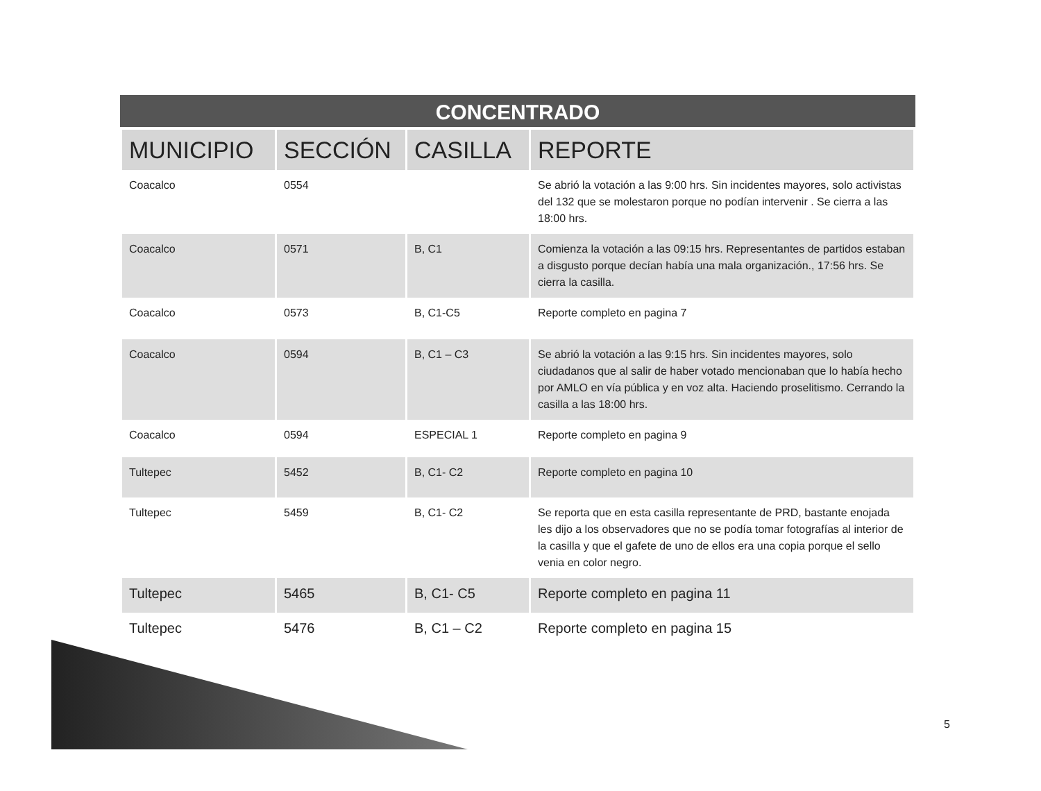CONCENTRADO
| MUNICIPIO | SECCIÓN | CASILLA | REPORTE |
| --- | --- | --- | --- |
| Coacalco | 0554 | | Se abrió la votación a las 9:00 hrs. Sin incidentes mayores, solo activistas del 132 que se molestaron porque no podían intervenir . Se cierra a las 18:00 hrs. |
| Coacalco | 0571 | B, C1 | Comienza la votación a las 09:15 hrs. Representantes de partidos estaban a disgusto porque decían había una mala organización., 17:56 hrs. Se cierra la casilla. |
| Coacalco | 0573 | B, C1-C5 | Reporte completo en pagina 7 |
| Coacalco | 0594 | B, C1 – C3 | Se abrió la votación a las 9:15 hrs. Sin incidentes mayores, solo ciudadanos que al salir de haber votado mencionaban que lo había hecho por AMLO en vía pública y en voz alta. Haciendo proselitismo. Cerrando la casilla a las 18:00 hrs. |
| Coacalco | 0594 | ESPECIAL 1 | Reporte completo en pagina 9 |
| Tultepec | 5452 | B, C1- C2 | Reporte completo en pagina 10 |
| Tultepec | 5459 | B, C1- C2 | Se reporta que en esta casilla representante de PRD, bastante enojada les dijo a los observadores que no se podía tomar fotografías al interior de la casilla y que el gafete de uno de ellos era una copia porque el sello venia en color negro. |
| Tultepec | 5465 | B, C1- C5 | Reporte completo en pagina 11 |
| Tultepec | 5476 | B, C1 – C2 | Reporte completo en pagina 15 |
5